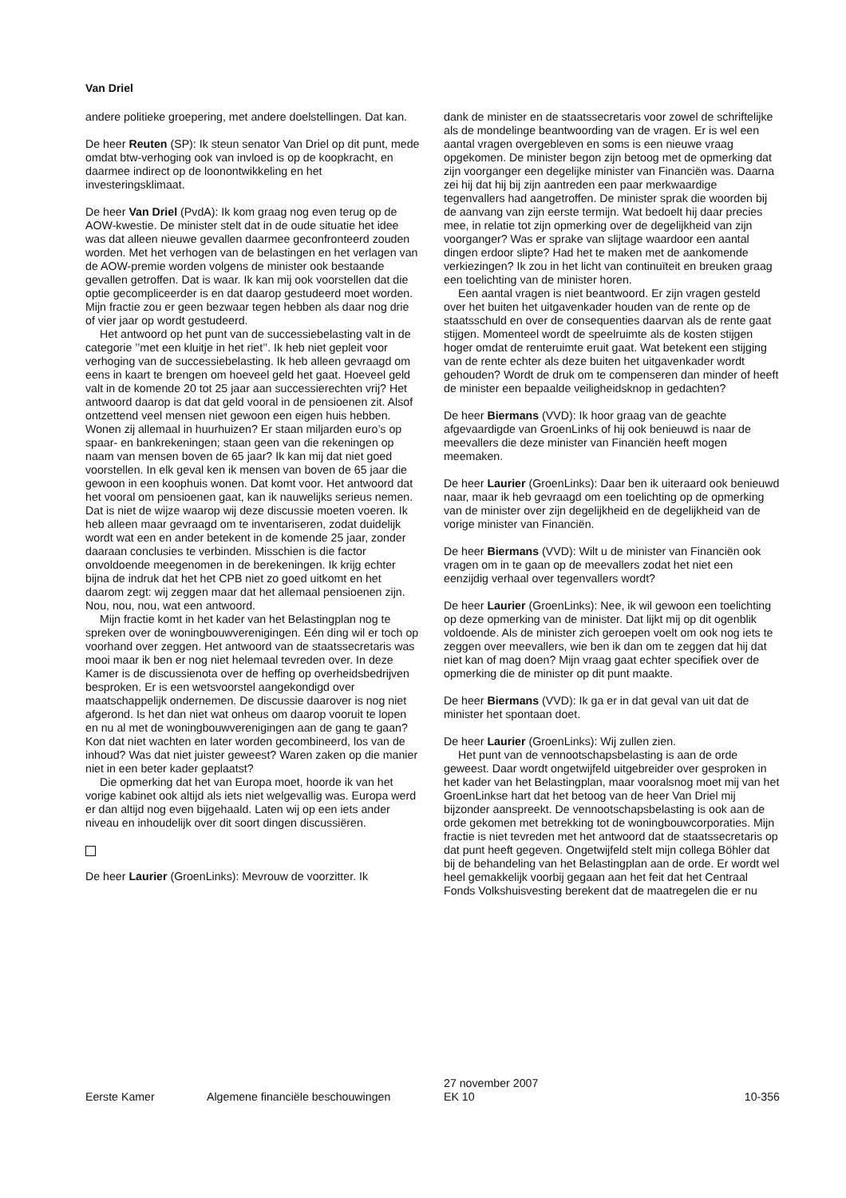Van Driel
andere politieke groepering, met andere doelstellingen. Dat kan.
De heer Reuten (SP): Ik steun senator Van Driel op dit punt, mede omdat btw-verhoging ook van invloed is op de koopkracht, en daarmee indirect op de loonontwikkeling en het investeringsklimaat.
De heer Van Driel (PvdA): Ik kom graag nog even terug op de AOW-kwestie. De minister stelt dat in de oude situatie het idee was dat alleen nieuwe gevallen daarmee geconfronteerd zouden worden. Met het verhogen van de belastingen en het verlagen van de AOW-premie worden volgens de minister ook bestaande gevallen getroffen. Dat is waar. Ik kan mij ook voorstellen dat die optie gecompliceerder is en dat daarop gestudeerd moet worden. Mijn fractie zou er geen bezwaar tegen hebben als daar nog drie of vier jaar op wordt gestudeerd.
Het antwoord op het punt van de successiebelasting valt in de categorie ’’met een kluitje in het riet’’. Ik heb niet gepleit voor verhoging van de successiebelasting. Ik heb alleen gevraagd om eens in kaart te brengen om hoeveel geld het gaat. Hoeveel geld valt in de komende 20 tot 25 jaar aan successierechten vrij? Het antwoord daarop is dat dat geld vooral in de pensioenen zit. Alsof ontzettend veel mensen niet gewoon een eigen huis hebben. Wonen zij allemaal in huurhuizen? Er staan miljarden euro’s op spaar- en bankrekeningen; staan geen van die rekeningen op naam van mensen boven de 65 jaar? Ik kan mij dat niet goed voorstellen. In elk geval ken ik mensen van boven de 65 jaar die gewoon in een koophuis wonen. Dat komt voor. Het antwoord dat het vooral om pensioenen gaat, kan ik nauwelijks serieus nemen. Dat is niet de wijze waarop wij deze discussie moeten voeren. Ik heb alleen maar gevraagd om te inventariseren, zodat duidelijk wordt wat een en ander betekent in de komende 25 jaar, zonder daaraan conclusies te verbinden. Misschien is die factor onvoldoende meegenomen in de berekeningen. Ik krijg echter bijna de indruk dat het het CPB niet zo goed uitkomt en het daarom zegt: wij zeggen maar dat het allemaal pensioenen zijn. Nou, nou, nou, wat een antwoord.
Mijn fractie komt in het kader van het Belastingplan nog te spreken over de woningbouwverenigingen. Eén ding wil er toch op voorhand over zeggen. Het antwoord van de staatssecretaris was mooi maar ik ben er nog niet helemaal tevreden over. In deze Kamer is de discussienota over de heffing op overheidsbedrijven besproken. Er is een wetsvoorstel aangekondigd over maatschappelijk ondernemen. De discussie daarover is nog niet afgerond. Is het dan niet wat onheus om daarop vooruit te lopen en nu al met de woningbouwverenigingen aan de gang te gaan? Kon dat niet wachten en later worden gecombineerd, los van de inhoud? Was dat niet juister geweest? Waren zaken op die manier niet in een beter kader geplaatst?
Die opmerking dat het van Europa moet, hoorde ik van het vorige kabinet ook altijd als iets niet welgevallig was. Europa werd er dan altijd nog even bijgehaald. Laten wij op een iets ander niveau en inhoudelijk over dit soort dingen discussiëren.
De heer Laurier (GroenLinks): Mevrouw de voorzitter. Ik
dank de minister en de staatssecretaris voor zowel de schriftelijke als de mondelinge beantwoording van de vragen. Er is wel een aantal vragen overgebleven en soms is een nieuwe vraag opgekomen. De minister begon zijn betoog met de opmerking dat zijn voorganger een degelijke minister van Financiën was. Daarna zei hij dat hij bij zijn aantreden een paar merkwaardige tegenvallers had aangetroffen. De minister sprak die woorden bij de aanvang van zijn eerste termijn. Wat bedoelt hij daar precies mee, in relatie tot zijn opmerking over de degelijkheid van zijn voorganger? Was er sprake van slijtage waardoor een aantal dingen erdoor slipte? Had het te maken met de aankomende verkiezingen? Ik zou in het licht van continuïteit en breuken graag een toelichting van de minister horen.
Een aantal vragen is niet beantwoord. Er zijn vragen gesteld over het buiten het uitgavenkader houden van de rente op de staatsschuld en over de consequenties daarvan als de rente gaat stijgen. Momenteel wordt de speelruimte als de kosten stijgen hoger omdat de renteruimte eruit gaat. Wat betekent een stijging van de rente echter als deze buiten het uitgavenkader wordt gehouden? Wordt de druk om te compenseren dan minder of heeft de minister een bepaalde veiligheidsknop in gedachten?
De heer Biermans (VVD): Ik hoor graag van de geachte afgevaardigde van GroenLinks of hij ook benieuwd is naar de meevallers die deze minister van Financiën heeft mogen meemaken.
De heer Laurier (GroenLinks): Daar ben ik uiteraard ook benieuwd naar, maar ik heb gevraagd om een toelichting op de opmerking van de minister over zijn degelijkheid en de degelijkheid van de vorige minister van Financiën.
De heer Biermans (VVD): Wilt u de minister van Financiën ook vragen om in te gaan op de meevallers zodat het niet een eenzijdig verhaal over tegenvallers wordt?
De heer Laurier (GroenLinks): Nee, ik wil gewoon een toelichting op deze opmerking van de minister. Dat lijkt mij op dit ogenblik voldoende. Als de minister zich geroepen voelt om ook nog iets te zeggen over meevallers, wie ben ik dan om te zeggen dat hij dat niet kan of mag doen? Mijn vraag gaat echter specifiek over de opmerking die de minister op dit punt maakte.
De heer Biermans (VVD): Ik ga er in dat geval van uit dat de minister het spontaan doet.
De heer Laurier (GroenLinks): Wij zullen zien.
Het punt van de vennootschapsbelasting is aan de orde geweest. Daar wordt ongetwijfeld uitgebreider over gesproken in het kader van het Belastingplan, maar vooralsnog moet mij van het GroenLinkse hart dat het betoog van de heer Van Driel mij bijzonder aanspreekt. De vennootschapsbelasting is ook aan de orde gekomen met betrekking tot de woningbouwcorporaties. Mijn fractie is niet tevreden met het antwoord dat de staatssecretaris op dat punt heeft gegeven. Ongetwijfeld stelt mijn collega Böhler dat bij de behandeling van het Belastingplan aan de orde. Er wordt wel heel gemakkelijk voorbij gegaan aan het feit dat het Centraal Fonds Volkshuisvesting berekent dat de maatregelen die er nu
Eerste Kamer
Algemene financiële beschouwingen
27 november 2007
EK 10
10-356